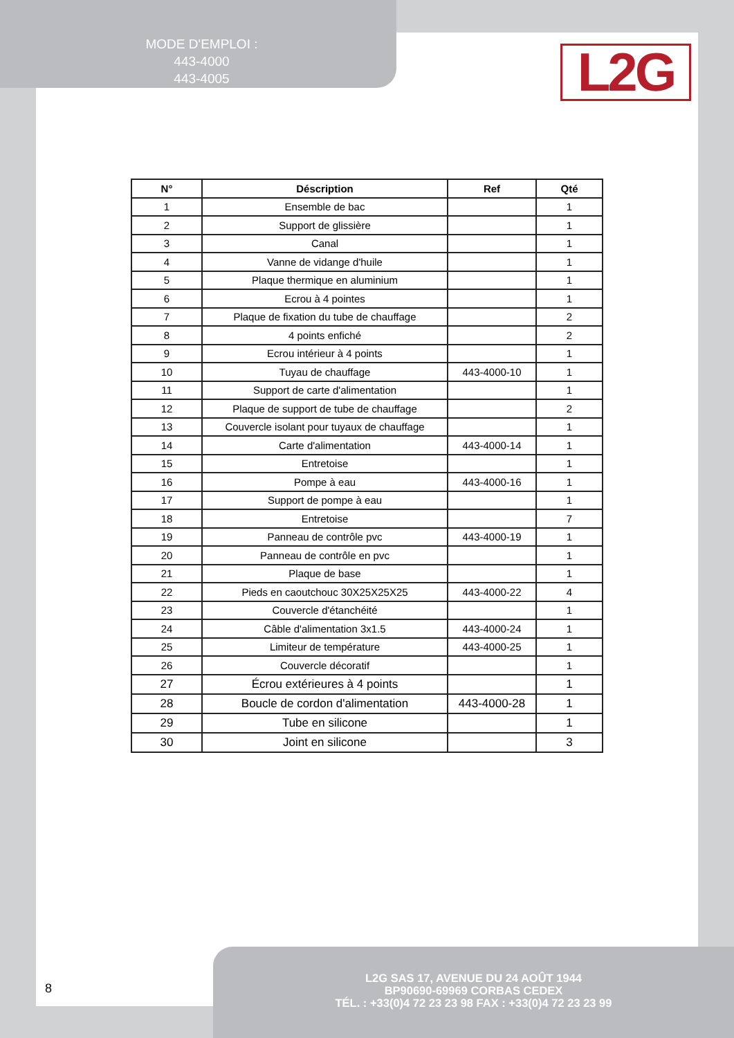MODE D'EMPLOI :
443-4000
443-4005
L2G
| N° | Déscription | Ref | Qté |
| --- | --- | --- | --- |
| 1 | Ensemble de bac | | 1 |
| 2 | Support de glissière | | 1 |
| 3 | Canal | | 1 |
| 4 | Vanne de vidange d'huile | | 1 |
| 5 | Plaque thermique en aluminium | | 1 |
| 6 | Ecrou à 4 pointes | | 1 |
| 7 | Plaque de fixation du tube de chauffage | | 2 |
| 8 | 4 points enfiché | | 2 |
| 9 | Ecrou intérieur à 4 points | | 1 |
| 10 | Tuyau de chauffage | 443-4000-10 | 1 |
| 11 | Support de carte d'alimentation | | 1 |
| 12 | Plaque de support de tube de chauffage | | 2 |
| 13 | Couvercle isolant pour tuyaux de chauffage | | 1 |
| 14 | Carte d'alimentation | 443-4000-14 | 1 |
| 15 | Entretoise | | 1 |
| 16 | Pompe à eau | 443-4000-16 | 1 |
| 17 | Support de pompe à eau | | 1 |
| 18 | Entretoise | | 7 |
| 19 | Panneau de contrôle pvc | 443-4000-19 | 1 |
| 20 | Panneau de contrôle en pvc | | 1 |
| 21 | Plaque de base | | 1 |
| 22 | Pieds en caoutchouc 30X25X25X25 | 443-4000-22 | 4 |
| 23 | Couvercle d'étanchéité | | 1 |
| 24 | Câble d'alimentation 3x1.5 | 443-4000-24 | 1 |
| 25 | Limiteur de température | 443-4000-25 | 1 |
| 26 | Couvercle décoratif | | 1 |
| 27 | Écrou extérieures à 4 points | | 1 |
| 28 | Boucle de cordon d'alimentation | 443-4000-28 | 1 |
| 29 | Tube en silicone | | 1 |
| 30 | Joint en silicone | | 3 |
8
L2G SAS 17, AVENUE DU 24 AOÛT 1944
BP90690-69969 CORBAS CEDEX
TÉL. : +33(0)4 72 23 23 98 FAX : +33(0)4 72 23 23 99